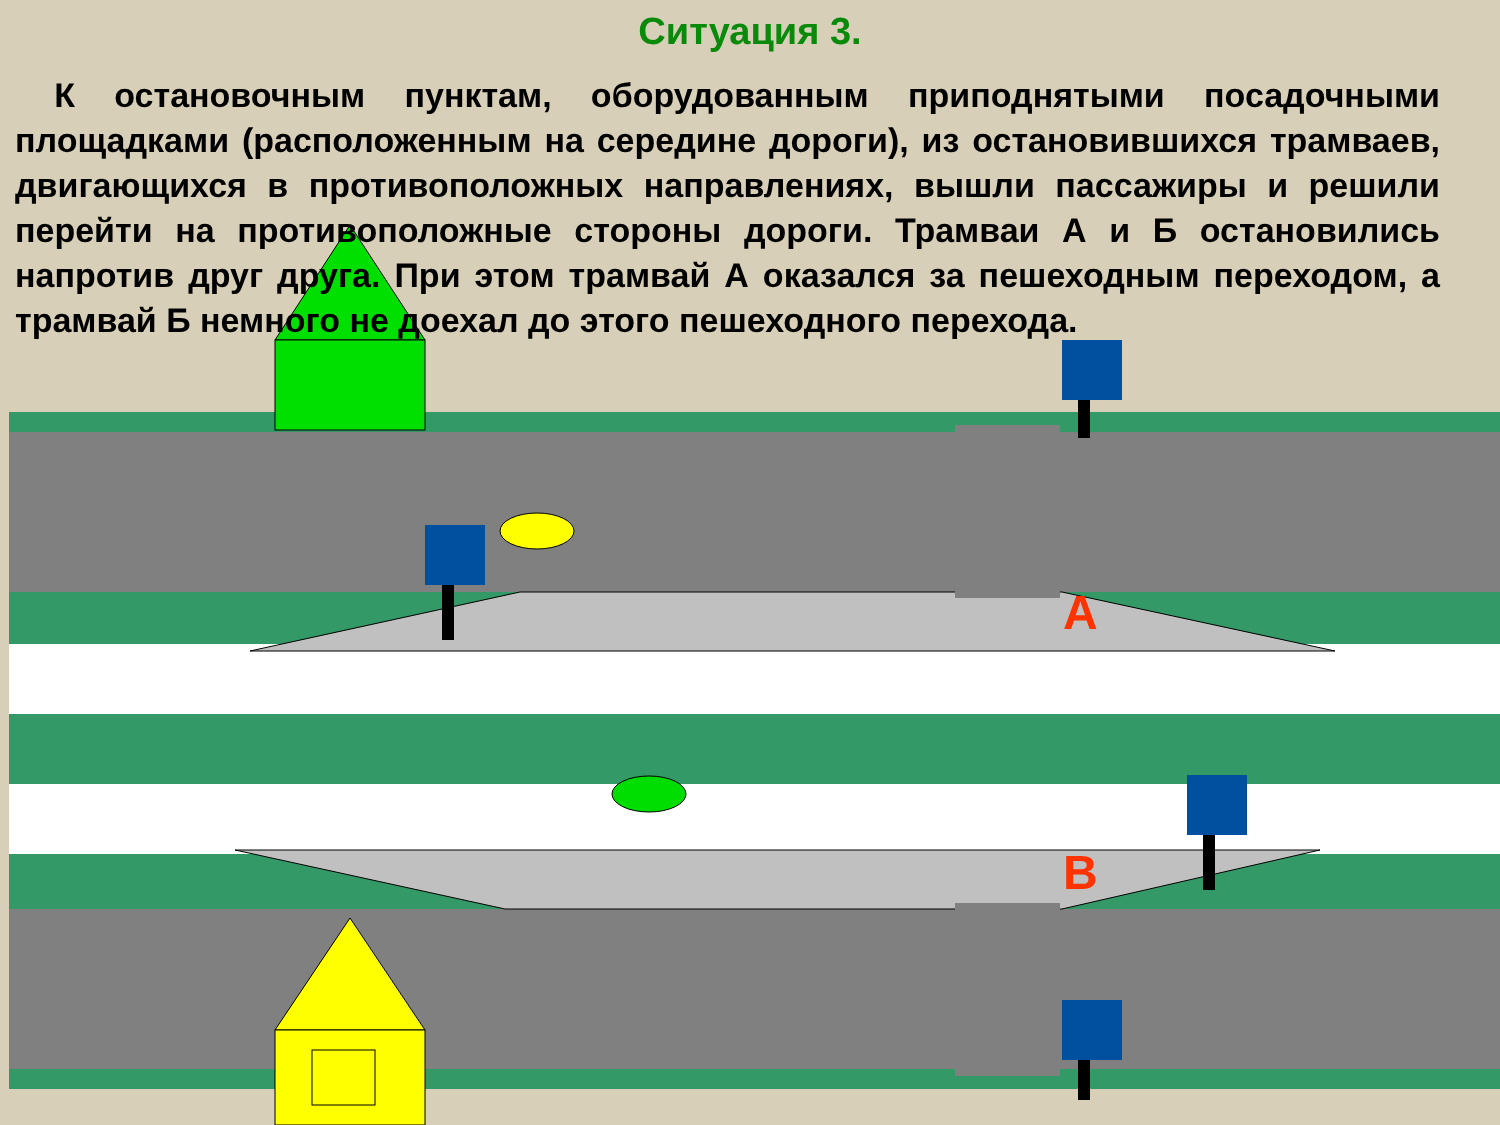Ситуация 3.
К остановочным пунктам, оборудованным приподнятыми посадочными площадками (расположенным на середине дороги), из остановившихся трамваев, двигающихся в противоположных направлениях, вышли пассажиры и решили перейти на противоположные стороны дороги. Трамваи А и Б остановились напротив друг друга. При этом трамвай А оказался за пешеходным переходом, а трамвай Б немного не доехал до этого пешеходного перехода.
А
В